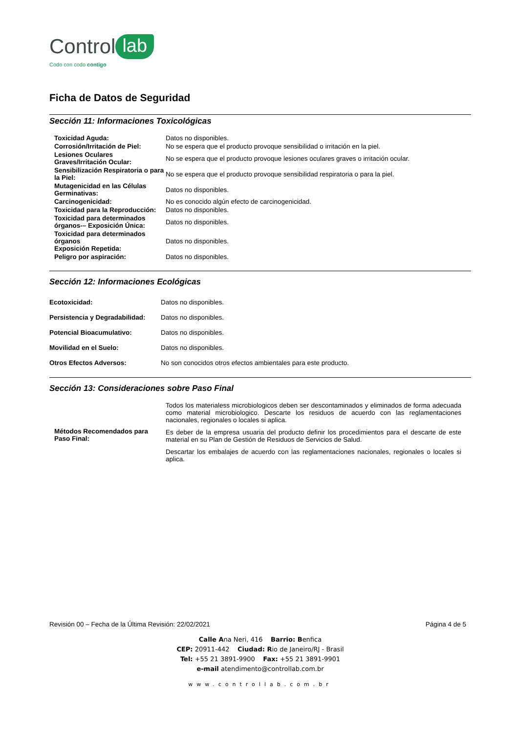Control lab
Codo con codo contigo
Ficha de Datos de Seguridad
Sección 11: Informaciones Toxicológicas
| Toxicidad Aguda: | Datos no disponibles. |
| Corrosión/Irritación de Piel: | No se espera que el producto provoque sensibilidad o irritación en la piel. |
| Lesiones Oculares Graves/Irritación Ocular: | No se espera que el producto provoque lesiones oculares graves o irritación ocular. |
| Sensibilización Respiratoria o para la Piel: | No se espera que el producto provoque sensibilidad respiratoria o para la piel. |
| Mutagenicidad en las Células Germinativas: | Datos no disponibles. |
| Carcinogenicidad: | No es conocido algún efecto de carcinogenicidad. |
| Toxicidad para la Reproducción: | Datos no disponibles. |
| Toxicidad para determinados órganos-– Exposición Única: | Datos no disponibles. |
| Toxicidad para determinados órganos Exposición Repetida: | Datos no disponibles. |
| Peligro por aspiración: | Datos no disponibles. |
Sección 12: Informaciones Ecológicas
| Ecotoxicidad: | Datos no disponibles. |
| Persistencia y Degradabilidad: | Datos no disponibles. |
| Potencial Bioacumulativo: | Datos no disponibles. |
| Movilidad en el Suelo: | Datos no disponibles. |
| Otros Efectos Adversos: | No son conocidos otros efectos ambientales para este producto. |
Sección 13: Consideraciones sobre Paso Final
| Métodos Recomendados para Paso Final: | Todos los materialess microbiologicos deben ser descontaminados y eliminados de forma adecuada como material microbiologico. Descarte los residuos de acuerdo con las reglamentaciones nacionales, regionales o locales si aplica. Es deber de la empresa usuaria del producto definir los procedimientos para el descarte de este material en su Plan de Gestión de Residuos de Servicios de Salud. Descartar los embalajes de acuerdo con las reglamentaciones nacionales, regionales o locales si aplica. |
Revisión 00 – Fecha de la Última Revisión: 22/02/2021 Página 4 de 5
Calle Ana Neri, 416 Barrio: Benfica
CEP: 20911-442 Ciudad: Rio de Janeiro/RJ - Brasil
Tel: +55 21 3891-9900 Fax: +55 21 3891-9901
e-mail atendimento@controllab.com.br
www.controllab.com.br